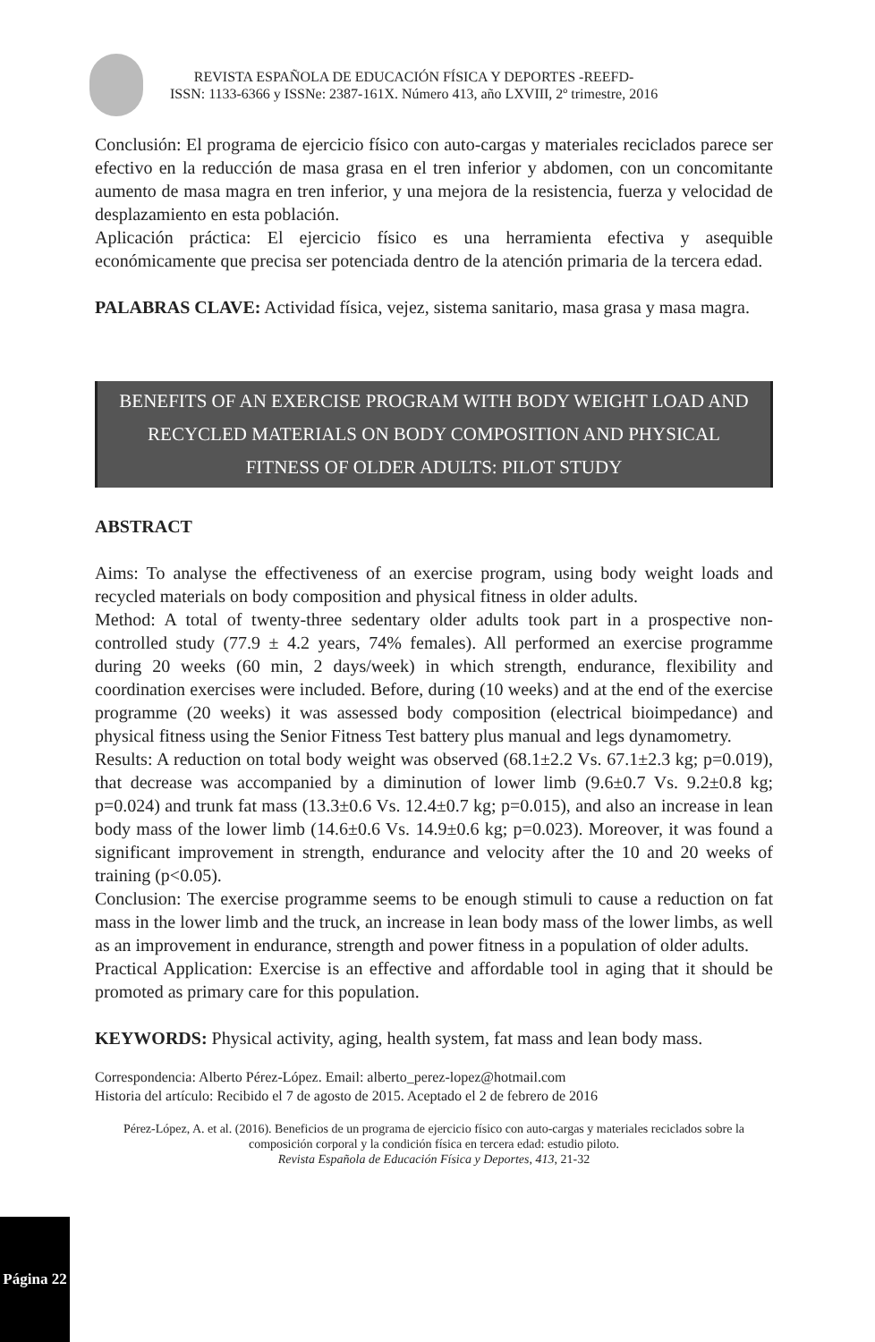REVISTA ESPAÑOLA DE EDUCACIÓN FÍSICA Y DEPORTES -REEFD-
ISSN: 1133-6366 y ISSNe: 2387-161X. Número 413, año LXVIII, 2º trimestre, 2016
Conclusión: El programa de ejercicio físico con auto-cargas y materiales reciclados parece ser efectivo en la reducción de masa grasa en el tren inferior y abdomen, con un concomitante aumento de masa magra en tren inferior, y una mejora de la resistencia, fuerza y velocidad de desplazamiento en esta población.
Aplicación práctica: El ejercicio físico es una herramienta efectiva y asequible económicamente que precisa ser potenciada dentro de la atención primaria de la tercera edad.
PALABRAS CLAVE: Actividad física, vejez, sistema sanitario, masa grasa y masa magra.
BENEFITS OF AN EXERCISE PROGRAM WITH BODY WEIGHT LOAD AND RECYCLED MATERIALS ON BODY COMPOSITION AND PHYSICAL FITNESS OF OLDER ADULTS: PILOT STUDY
ABSTRACT
Aims: To analyse the effectiveness of an exercise program, using body weight loads and recycled materials on body composition and physical fitness in older adults.
Method: A total of twenty-three sedentary older adults took part in a prospective non-controlled study (77.9 ± 4.2 years, 74% females). All performed an exercise programme during 20 weeks (60 min, 2 days/week) in which strength, endurance, flexibility and coordination exercises were included. Before, during (10 weeks) and at the end of the exercise programme (20 weeks) it was assessed body composition (electrical bioimpedance) and physical fitness using the Senior Fitness Test battery plus manual and legs dynamometry.
Results: A reduction on total body weight was observed (68.1±2.2 Vs. 67.1±2.3 kg; p=0.019), that decrease was accompanied by a diminution of lower limb (9.6±0.7 Vs. 9.2±0.8 kg; p=0.024) and trunk fat mass (13.3±0.6 Vs. 12.4±0.7 kg; p=0.015), and also an increase in lean body mass of the lower limb (14.6±0.6 Vs. 14.9±0.6 kg; p=0.023). Moreover, it was found a significant improvement in strength, endurance and velocity after the 10 and 20 weeks of training (p<0.05).
Conclusion: The exercise programme seems to be enough stimuli to cause a reduction on fat mass in the lower limb and the truck, an increase in lean body mass of the lower limbs, as well as an improvement in endurance, strength and power fitness in a population of older adults.
Practical Application: Exercise is an effective and affordable tool in aging that it should be promoted as primary care for this population.
KEYWORDS: Physical activity, aging, health system, fat mass and lean body mass.
Correspondencia: Alberto Pérez-López. Email: alberto_perez-lopez@hotmail.com
Historia del artículo: Recibido el 7 de agosto de 2015. Aceptado el 2 de febrero de 2016
Pérez-López, A. et al. (2016). Beneficios de un programa de ejercicio físico con auto-cargas y materiales reciclados sobre la composición corporal y la condición física en tercera edad: estudio piloto.
Revista Española de Educación Física y Deportes, 413, 21-32
Página 22